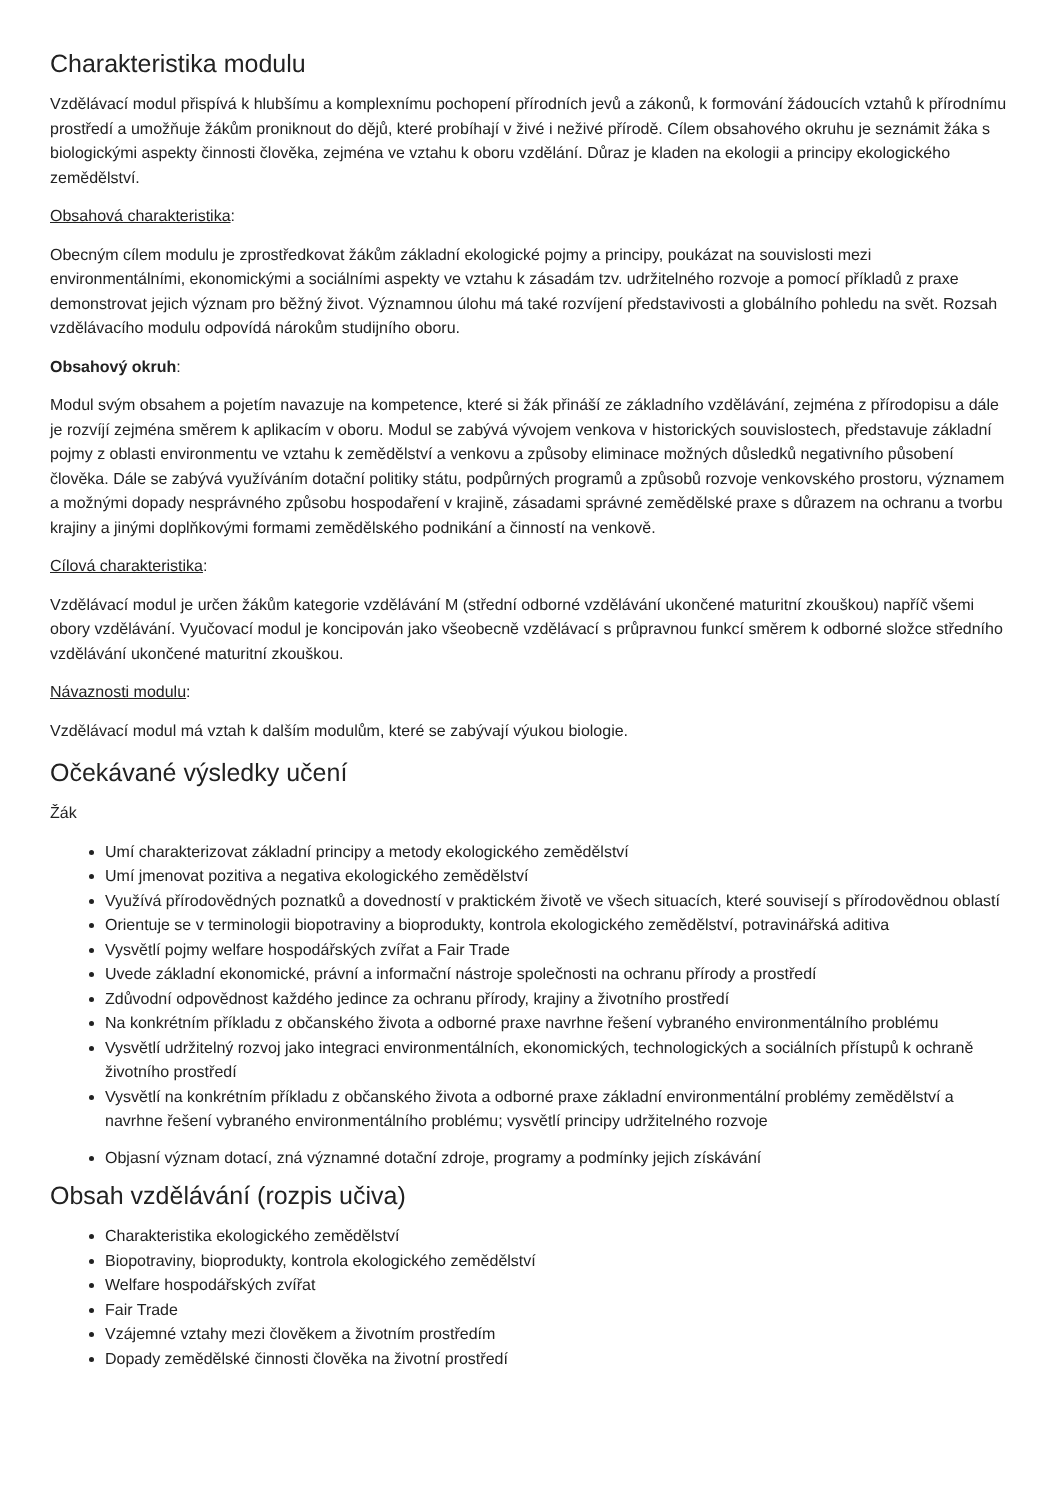Charakteristika modulu
Vzdělávací modul přispívá k hlubšímu a komplexnímu pochopení přírodních jevů a zákonů, k formování žádoucích vztahů k přírodnímu prostředí a umožňuje žákům proniknout do dějů, které probíhají v živé i neživé přírodě. Cílem obsahového okruhu je seznámit žáka s biologickými aspekty činnosti člověka, zejména ve vztahu k oboru vzdělání. Důraz je kladen na ekologii a principy ekologického zemědělství.
Obsahová charakteristika:
Obecným cílem modulu je zprostředkovat žákům základní ekologické pojmy a principy, poukázat na souvislosti mezi environmentálními, ekonomickými a sociálními aspekty ve vztahu k zásadám tzv. udržitelného rozvoje a pomocí příkladů z praxe demonstrovat jejich význam pro běžný život. Významnou úlohu má také rozvíjení představivosti a globálního pohledu na svět. Rozsah vzdělávacího modulu odpovídá nárokům studijního oboru.
Obsahový okruh:
Modul svým obsahem a pojetím navazuje na kompetence, které si žák přináší ze základního vzdělávání, zejména z přírodopisu a dále je rozvíjí zejména směrem k aplikacím v oboru. Modul se zabývá vývojem venkova v historických souvislostech, představuje základní pojmy z oblasti environmentu ve vztahu k zemědělství a venkovu a způsoby eliminace možných důsledků negativního působení člověka. Dále se zabývá využíváním dotační politiky státu, podpůrných programů a způsobů rozvoje venkovského prostoru, významem a možnými dopady nesprávného způsobu hospodaření v krajině, zásadami správné zemědělské praxe s důrazem na ochranu a tvorbu krajiny a jinými doplňkovými formami zemědělského podnikání a činností na venkově.
Cílová charakteristika:
Vzdělávací modul je určen žákům kategorie vzdělávání M (střední odborné vzdělávání ukončené maturitní zkouškou) napříč všemi obory vzdělávání. Vyučovací modul je koncipován jako všeobecně vzdělávací s průpravnou funkcí směrem k odborné složce středního vzdělávání ukončené maturitní zkouškou.
Návaznosti modulu:
Vzdělávací modul má vztah k dalším modulům, které se zabývají výukou biologie.
Očekávané výsledky učení
Žák
Umí charakterizovat základní principy a metody ekologického zemědělství
Umí jmenovat pozitiva a negativa ekologického zemědělství
Využívá přírodovědných poznatků a dovedností v praktickém životě ve všech situacích, které souvisejí s přírodovědnou oblastí
Orientuje se v terminologii biopotraviny a bioprodukty, kontrola ekologického zemědělství, potravinářská aditiva
Vysvětlí pojmy welfare hospodářských zvířat a Fair Trade
Uvede základní ekonomické, právní a informační nástroje společnosti na ochranu přírody a prostředí
Zdůvodní odpovědnost každého jedince za ochranu přírody, krajiny a životního prostředí
Na konkrétním příkladu z občanského života a odborné praxe navrhne řešení vybraného environmentálního problému
Vysvětlí udržitelný rozvoj jako integraci environmentálních, ekonomických, technologických a sociálních přístupů k ochraně životního prostředí
Vysvětlí na konkrétním příkladu z občanského života a odborné praxe základní environmentální problémy zemědělství a navrhne řešení vybraného environmentálního problému; vysvětlí principy udržitelného rozvoje
Objasní význam dotací, zná významné dotační zdroje, programy a podmínky jejich získávání
Obsah vzdělávání (rozpis učiva)
Charakteristika ekologického zemědělství
Biopotraviny, bioprodukty, kontrola ekologického zemědělství
Welfare hospodářských zvířat
Fair Trade
Vzájemné vztahy mezi člověkem a životním prostředím
Dopady zemědělské činnosti člověka na životní prostředí